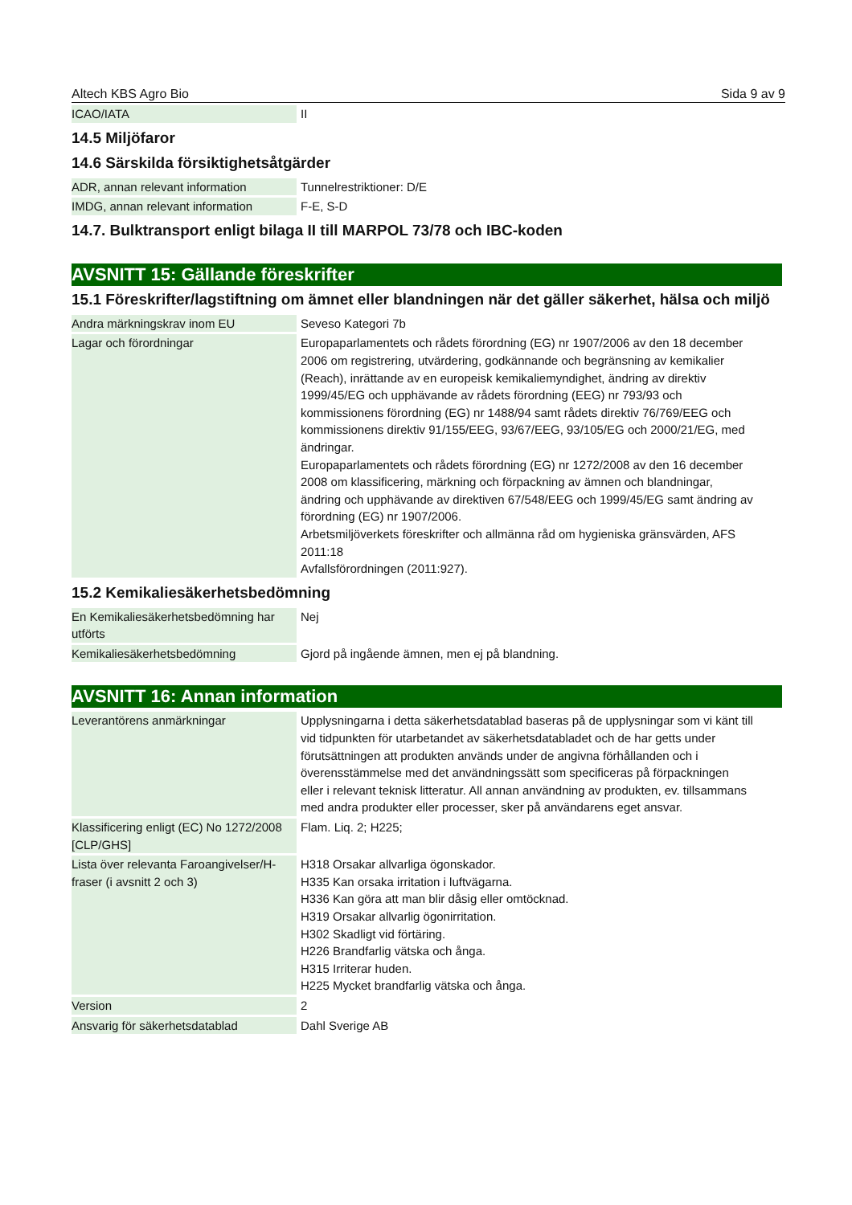Altech KBS Agro Bio Sida 9 av 9
| ICAO/IATA | II |
14.5 Miljöfaror
14.6 Särskilda försiktighetsåtgärder
| ADR, annan relevant information | Tunnelrestriktioner: D/E |
| IMDG, annan relevant information | F-E, S-D |
14.7. Bulktransport enligt bilaga II till MARPOL 73/78 och IBC-koden
AVSNITT 15: Gällande föreskrifter
15.1 Föreskrifter/lagstiftning om ämnet eller blandningen när det gäller säkerhet, hälsa och miljö
| Andra märkningskrav inom EU | Seveso Kategori 7b |
| Lagar och förordningar | Europaparlamentets och rådets förordning (EG) nr 1907/2006 av den 18 december 2006 om registrering, utvärdering, godkännande och begränsning av kemikalier (Reach), inrättande av en europeisk kemikaliemyndighet, ändring av direktiv 1999/45/EG och upphävande av rådets förordning (EEG) nr 793/93 och kommissionens förordning (EG) nr 1488/94 samt rådets direktiv 76/769/EEG och kommissionens direktiv 91/155/EEG, 93/67/EEG, 93/105/EG och 2000/21/EG, med ändringar. Europaparlamentets och rådets förordning (EG) nr 1272/2008 av den 16 december 2008 om klassificering, märkning och förpackning av ämnen och blandningar, ändring och upphävande av direktiven 67/548/EEG och 1999/45/EG samt ändring av förordning (EG) nr 1907/2006. Arbetsmiljöverkets föreskrifter och allmänna råd om hygieniska gränsvärden, AFS 2011:18 Avfallsförordningen (2011:927). |
15.2 Kemikaliesäkerhetsbedömning
| En Kemikaliesäkerhetsbedömning har utförts | Nej |
| Kemikaliesäkerhetsbedömning | Gjord på ingående ämnen, men ej på blandning. |
AVSNITT 16: Annan information
| Leverantörens anmärkningar | Upplysningarna i detta säkerhetsdatablad baseras på de upplysningar som vi känt till vid tidpunkten för utarbetandet av säkerhetsdatabladet och de har getts under förutsättningen att produkten används under de angivna förhållanden och i överensstämmelse med det användningssätt som specificeras på förpackningen eller i relevant teknisk litteratur. All annan användning av produkten, ev. tillsammans med andra produkter eller processer, sker på användarens eget ansvar. |
| Klassificering enligt (EC) No 1272/2008 [CLP/GHS] | Flam. Liq. 2; H225; |
| Lista över relevanta Faroangivelser/H-fraser (i avsnitt 2 och 3) | H318 Orsakar allvarliga ögonskador. H335 Kan orsaka irritation i luftvägarna. H336 Kan göra att man blir dåsig eller omtöcknad. H319 Orsakar allvarlig ögonirritation. H302 Skadligt vid förtäring. H226 Brandfarlig vätska och ånga. H315 Irriterar huden. H225 Mycket brandfarlig vätska och ånga. |
| Version | 2 |
| Ansvarig för säkerhetsdatablad | Dahl Sverige AB |